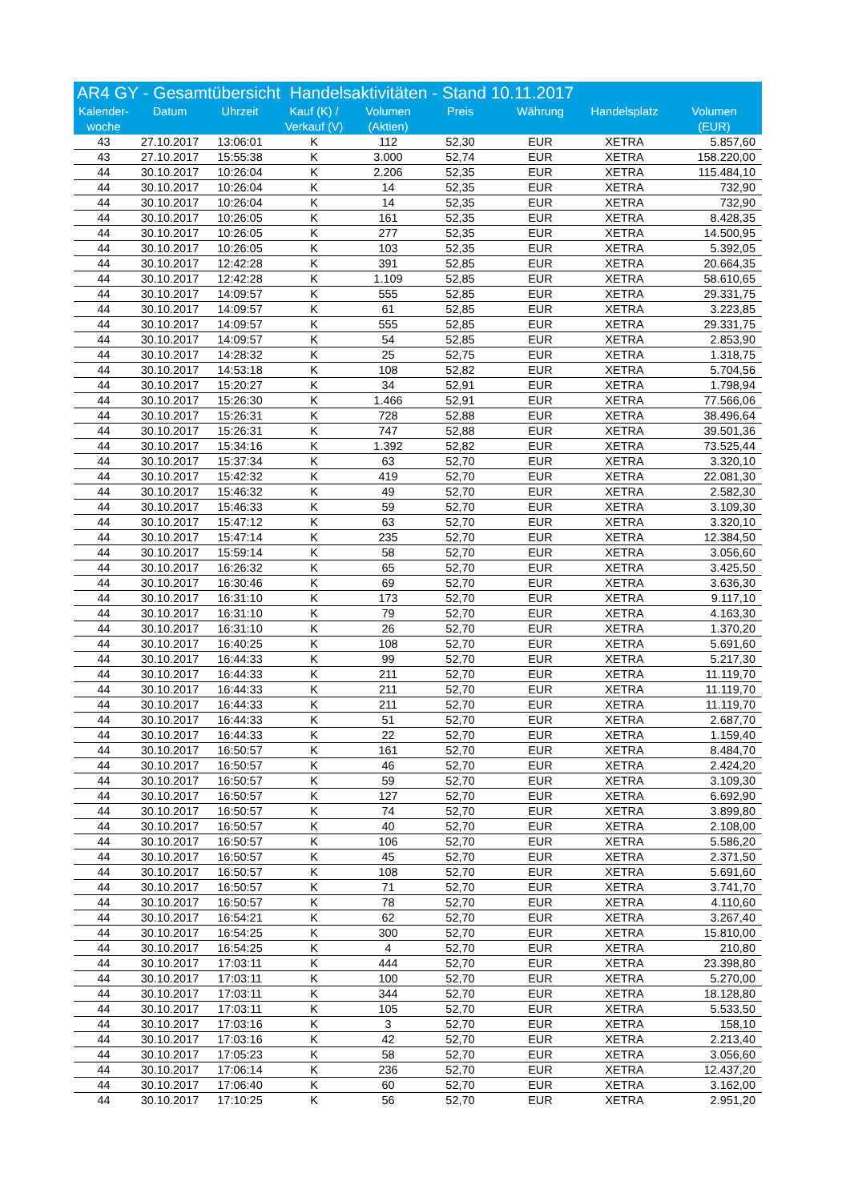AR4 GY - Gesamtübersicht Handelsaktivitäten - Stand 10.11.2017
| Kalender- woche | Datum | Uhrzeit | Kauf (K) / Verkauf (V) | Volumen (Aktien) | Preis | Währung | Handelsplatz | Volumen (EUR) |
| --- | --- | --- | --- | --- | --- | --- | --- | --- |
| 43 | 27.10.2017 | 13:06:01 | K | 112 | 52,30 | EUR | XETRA | 5.857,60 |
| 43 | 27.10.2017 | 15:55:38 | K | 3.000 | 52,74 | EUR | XETRA | 158.220,00 |
| 44 | 30.10.2017 | 10:26:04 | K | 2.206 | 52,35 | EUR | XETRA | 115.484,10 |
| 44 | 30.10.2017 | 10:26:04 | K | 14 | 52,35 | EUR | XETRA | 732,90 |
| 44 | 30.10.2017 | 10:26:04 | K | 14 | 52,35 | EUR | XETRA | 732,90 |
| 44 | 30.10.2017 | 10:26:05 | K | 161 | 52,35 | EUR | XETRA | 8.428,35 |
| 44 | 30.10.2017 | 10:26:05 | K | 277 | 52,35 | EUR | XETRA | 14.500,95 |
| 44 | 30.10.2017 | 10:26:05 | K | 103 | 52,35 | EUR | XETRA | 5.392,05 |
| 44 | 30.10.2017 | 12:42:28 | K | 391 | 52,85 | EUR | XETRA | 20.664,35 |
| 44 | 30.10.2017 | 12:42:28 | K | 1.109 | 52,85 | EUR | XETRA | 58.610,65 |
| 44 | 30.10.2017 | 14:09:57 | K | 555 | 52,85 | EUR | XETRA | 29.331,75 |
| 44 | 30.10.2017 | 14:09:57 | K | 61 | 52,85 | EUR | XETRA | 3.223,85 |
| 44 | 30.10.2017 | 14:09:57 | K | 555 | 52,85 | EUR | XETRA | 29.331,75 |
| 44 | 30.10.2017 | 14:09:57 | K | 54 | 52,85 | EUR | XETRA | 2.853,90 |
| 44 | 30.10.2017 | 14:28:32 | K | 25 | 52,75 | EUR | XETRA | 1.318,75 |
| 44 | 30.10.2017 | 14:53:18 | K | 108 | 52,82 | EUR | XETRA | 5.704,56 |
| 44 | 30.10.2017 | 15:20:27 | K | 34 | 52,91 | EUR | XETRA | 1.798,94 |
| 44 | 30.10.2017 | 15:26:30 | K | 1.466 | 52,91 | EUR | XETRA | 77.566,06 |
| 44 | 30.10.2017 | 15:26:31 | K | 728 | 52,88 | EUR | XETRA | 38.496,64 |
| 44 | 30.10.2017 | 15:26:31 | K | 747 | 52,88 | EUR | XETRA | 39.501,36 |
| 44 | 30.10.2017 | 15:34:16 | K | 1.392 | 52,82 | EUR | XETRA | 73.525,44 |
| 44 | 30.10.2017 | 15:37:34 | K | 63 | 52,70 | EUR | XETRA | 3.320,10 |
| 44 | 30.10.2017 | 15:42:32 | K | 419 | 52,70 | EUR | XETRA | 22.081,30 |
| 44 | 30.10.2017 | 15:46:32 | K | 49 | 52,70 | EUR | XETRA | 2.582,30 |
| 44 | 30.10.2017 | 15:46:33 | K | 59 | 52,70 | EUR | XETRA | 3.109,30 |
| 44 | 30.10.2017 | 15:47:12 | K | 63 | 52,70 | EUR | XETRA | 3.320,10 |
| 44 | 30.10.2017 | 15:47:14 | K | 235 | 52,70 | EUR | XETRA | 12.384,50 |
| 44 | 30.10.2017 | 15:59:14 | K | 58 | 52,70 | EUR | XETRA | 3.056,60 |
| 44 | 30.10.2017 | 16:26:32 | K | 65 | 52,70 | EUR | XETRA | 3.425,50 |
| 44 | 30.10.2017 | 16:30:46 | K | 69 | 52,70 | EUR | XETRA | 3.636,30 |
| 44 | 30.10.2017 | 16:31:10 | K | 173 | 52,70 | EUR | XETRA | 9.117,10 |
| 44 | 30.10.2017 | 16:31:10 | K | 79 | 52,70 | EUR | XETRA | 4.163,30 |
| 44 | 30.10.2017 | 16:31:10 | K | 26 | 52,70 | EUR | XETRA | 1.370,20 |
| 44 | 30.10.2017 | 16:40:25 | K | 108 | 52,70 | EUR | XETRA | 5.691,60 |
| 44 | 30.10.2017 | 16:44:33 | K | 99 | 52,70 | EUR | XETRA | 5.217,30 |
| 44 | 30.10.2017 | 16:44:33 | K | 211 | 52,70 | EUR | XETRA | 11.119,70 |
| 44 | 30.10.2017 | 16:44:33 | K | 211 | 52,70 | EUR | XETRA | 11.119,70 |
| 44 | 30.10.2017 | 16:44:33 | K | 211 | 52,70 | EUR | XETRA | 11.119,70 |
| 44 | 30.10.2017 | 16:44:33 | K | 51 | 52,70 | EUR | XETRA | 2.687,70 |
| 44 | 30.10.2017 | 16:44:33 | K | 22 | 52,70 | EUR | XETRA | 1.159,40 |
| 44 | 30.10.2017 | 16:50:57 | K | 161 | 52,70 | EUR | XETRA | 8.484,70 |
| 44 | 30.10.2017 | 16:50:57 | K | 46 | 52,70 | EUR | XETRA | 2.424,20 |
| 44 | 30.10.2017 | 16:50:57 | K | 59 | 52,70 | EUR | XETRA | 3.109,30 |
| 44 | 30.10.2017 | 16:50:57 | K | 127 | 52,70 | EUR | XETRA | 6.692,90 |
| 44 | 30.10.2017 | 16:50:57 | K | 74 | 52,70 | EUR | XETRA | 3.899,80 |
| 44 | 30.10.2017 | 16:50:57 | K | 40 | 52,70 | EUR | XETRA | 2.108,00 |
| 44 | 30.10.2017 | 16:50:57 | K | 106 | 52,70 | EUR | XETRA | 5.586,20 |
| 44 | 30.10.2017 | 16:50:57 | K | 45 | 52,70 | EUR | XETRA | 2.371,50 |
| 44 | 30.10.2017 | 16:50:57 | K | 108 | 52,70 | EUR | XETRA | 5.691,60 |
| 44 | 30.10.2017 | 16:50:57 | K | 71 | 52,70 | EUR | XETRA | 3.741,70 |
| 44 | 30.10.2017 | 16:50:57 | K | 78 | 52,70 | EUR | XETRA | 4.110,60 |
| 44 | 30.10.2017 | 16:54:21 | K | 62 | 52,70 | EUR | XETRA | 3.267,40 |
| 44 | 30.10.2017 | 16:54:25 | K | 300 | 52,70 | EUR | XETRA | 15.810,00 |
| 44 | 30.10.2017 | 16:54:25 | K | 4 | 52,70 | EUR | XETRA | 210,80 |
| 44 | 30.10.2017 | 17:03:11 | K | 444 | 52,70 | EUR | XETRA | 23.398,80 |
| 44 | 30.10.2017 | 17:03:11 | K | 100 | 52,70 | EUR | XETRA | 5.270,00 |
| 44 | 30.10.2017 | 17:03:11 | K | 344 | 52,70 | EUR | XETRA | 18.128,80 |
| 44 | 30.10.2017 | 17:03:11 | K | 105 | 52,70 | EUR | XETRA | 5.533,50 |
| 44 | 30.10.2017 | 17:03:16 | K | 3 | 52,70 | EUR | XETRA | 158,10 |
| 44 | 30.10.2017 | 17:03:16 | K | 42 | 52,70 | EUR | XETRA | 2.213,40 |
| 44 | 30.10.2017 | 17:05:23 | K | 58 | 52,70 | EUR | XETRA | 3.056,60 |
| 44 | 30.10.2017 | 17:06:14 | K | 236 | 52,70 | EUR | XETRA | 12.437,20 |
| 44 | 30.10.2017 | 17:06:40 | K | 60 | 52,70 | EUR | XETRA | 3.162,00 |
| 44 | 30.10.2017 | 17:10:25 | K | 56 | 52,70 | EUR | XETRA | 2.951,20 |